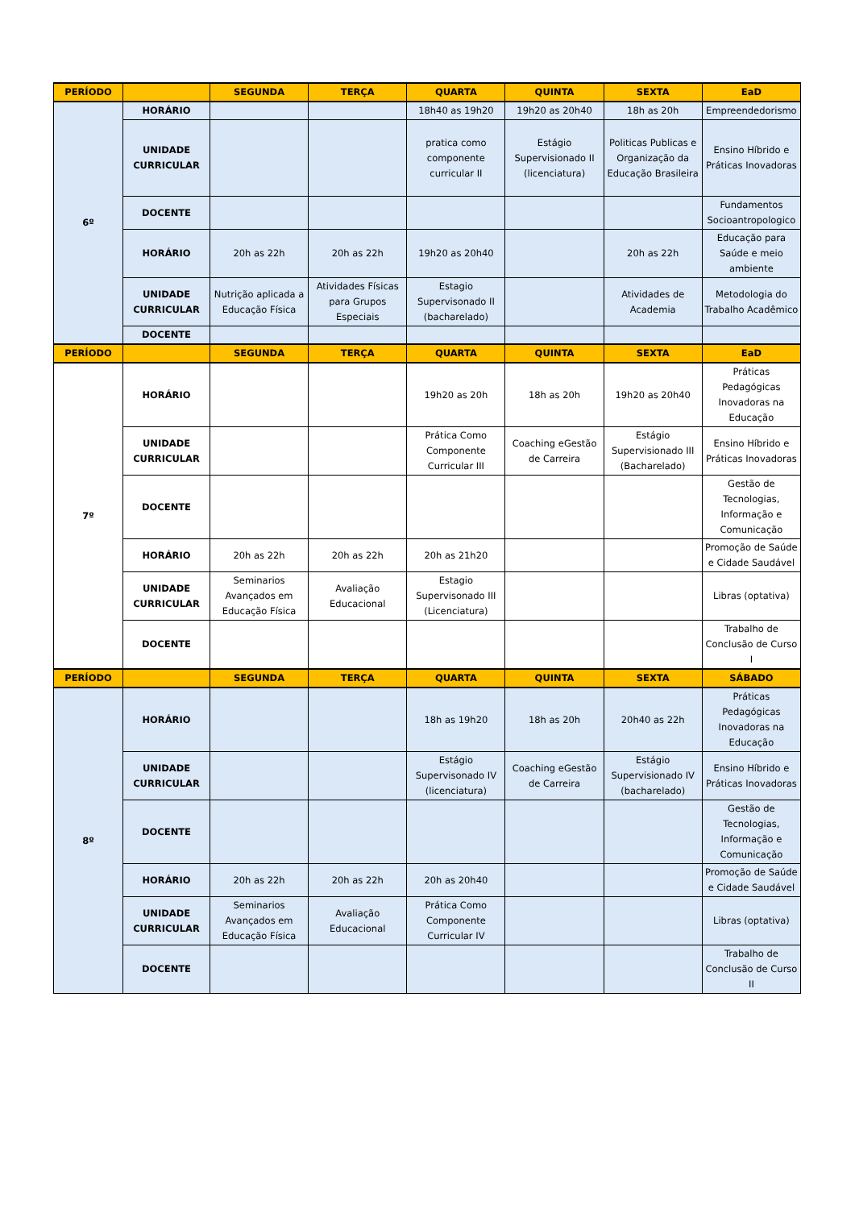| PERÍODO | | SEGUNDA | TERÇA | QUARTA | QUINTA | SEXTA | EaD |
| --- | --- | --- | --- | --- | --- | --- | --- |
| 6º | HORÁRIO | | | 18h40 as 19h20 | 19h20 as 20h40 | 18h as 20h | Empreendedorismo |
| | UNIDADE CURRICULAR | | | pratica como componente curricular II | Estágio Supervisionado II (licenciatura) | Politicas Publicas e Organização da Educação Brasileira | Ensino Híbrido e Práticas Inovadoras |
| | DOCENTE | | | | | | Fundamentos Socioantropologico |
| | HORÁRIO | 20h as 22h | 20h as 22h | 19h20 as 20h40 | | 20h as 22h | Educação para Saúde e meio ambiente |
| | UNIDADE CURRICULAR | Nutrição aplicada a Educação Física | Atividades Físicas para Grupos Especiais | Estagio Supervisonado II (bacharelado) | | Atividades de Academia | Metodologia do Trabalho Acadêmico |
| | DOCENTE | | | | | | |
| PERÍODO | | SEGUNDA | TERÇA | QUARTA | QUINTA | SEXTA | EaD |
| 7º | HORÁRIO | | | 19h20 as 20h | 18h as 20h | 19h20 as 20h40 | Práticas Pedagógicas Inovadoras na Educação |
| | UNIDADE CURRICULAR | | | Prática Como Componente Curricular III | Coaching eGestão de Carreira | Estágio Supervisionado III (Bacharelado) | Ensino Híbrido e Práticas Inovadoras |
| | DOCENTE | | | | | | Gestão de Tecnologias, Informação e Comunicação |
| | HORÁRIO | 20h as 22h | 20h as 22h | 20h as 21h20 | | | Promoção de Saúde e Cidade Saudável |
| | UNIDADE CURRICULAR | Seminarios Avançados em Educação Física | Avaliação Educacional | Estagio Supervisonado III (Licenciatura) | | | Libras (optativa) |
| | DOCENTE | | | | | | Trabalho de Conclusão de Curso I |
| PERÍODO | | SEGUNDA | TERÇA | QUARTA | QUINTA | SEXTA | SÁBADO |
| 8º | HORÁRIO | | | 18h as 19h20 | 18h as 20h | 20h40 as 22h | Práticas Pedagógicas Inovadoras na Educação |
| | UNIDADE CURRICULAR | | | Estágio Supervisonado IV (licenciatura) | Coaching eGestão de Carreira | Estágio Supervisionado IV (bacharelado) | Ensino Híbrido e Práticas Inovadoras |
| | DOCENTE | | | | | | Gestão de Tecnologias, Informação e Comunicação |
| | HORÁRIO | 20h as 22h | 20h as 22h | 20h as 20h40 | | | Promoção de Saúde e Cidade Saudável |
| | UNIDADE CURRICULAR | Seminarios Avançados em Educação Física | Avaliação Educacional | Prática Como Componente Curricular IV | | | Libras (optativa) |
| | DOCENTE | | | | | | Trabalho de Conclusão de Curso II |